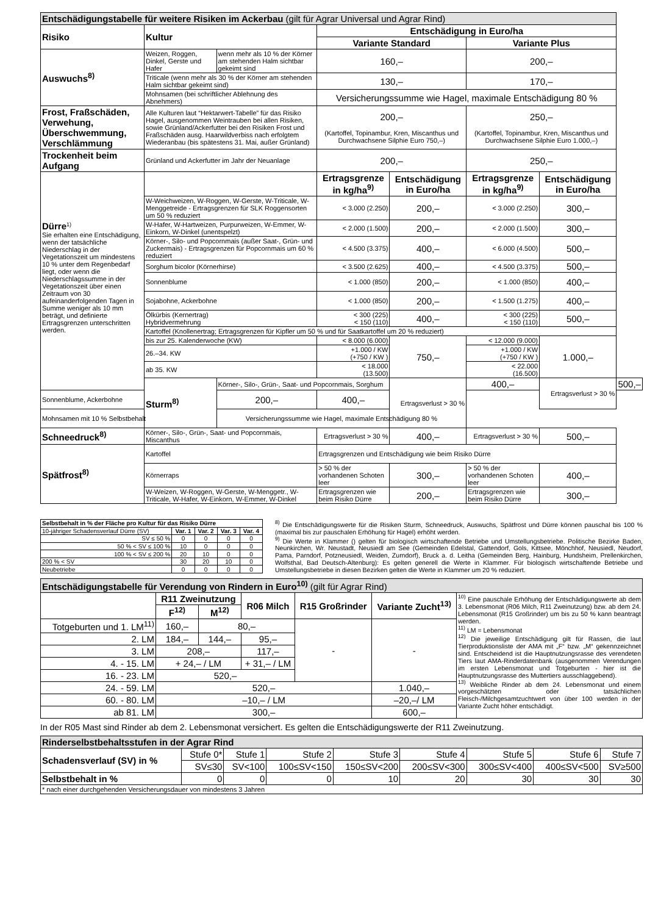| Entschädigungstabelle für weitere Risiken im Ackerbau (gilt für Agrar Universal und Agrar Rind) | | | | | | | |
| --- | --- | --- | --- | --- | --- | --- | --- |
| Risiko | Kultur | | Entschädigung in Euro/ha | | | | |
| | | | Variante Standard | | Variante Plus | | |
| Auswuchs<sup>8)</sup> | Weizen, Roggen, Dinkel, Gerste und Hafer | wenn mehr als 10 % der Körner am stehenden Halm sichtbar gekeimt sind | 160,– | | 200,– | | |
| | Triticale (wenn mehr als 30 % der Körner am stehenden Halm sichtbar gekeimt sind) | | 130,– | | 170,– | | |
| | Mohnsamen (bei schriftlicher Ablehnung des Abnehmers) | | Versicherungssumme wie Hagel, maximale Entschädigung 80 % | | | | |
| Frost, Fraßschäden, Verwehung, Überschwemmung, Verschlämmung | Alle Kulturen laut “Hektarwert-Tabelle” für das Risiko Hagel, ausgenommen Weintrauben bei allen Risiken, sowie Grünland/Ackerfutter bei den Risiken Frost und Fraßschäden ausg. Haarwildverbiss nach erfolgtem Wiederanbau (bis spätestens 31. Mai, außer Grünland) | | 200,– (Kartoffel, Topinambur, Kren, Miscanthus und Durchwachsene Silphie Euro 750,–) | | 250,– (Kartoffel, Topinambur, Kren, Miscanthus und Durchwachsene Silphie Euro 1.000,–) | | |
| Trockenheit beim Aufgang | Grünland und Ackerfutter im Jahr der Neuanlage | | 200,– | | 250,– | | |
| Dürre<sup>1)</sup> Sie erhalten eine Entschädigung, wenn der tatsächliche Niederschlag in der Vegetationszeit um mindestens 10 % unter dem Regenbedarf liegt, oder wenn die Niederschlagssumme in der Vegetationszeit über einen Zeitraum von 30 aufeinanderfolgenden Tagen in Summe weniger als 10 mm beträgt, und definierte Ertragsgrenzen unterschritten werden. | | | Ertragsgrenze in kg/ha<sup>9)</sup> | Entschädigung in Euro/ha | Ertragsgrenze in kg/ha<sup>9)</sup> | Entschädigung in Euro/ha | |
| | W-Weichweizen, W-Roggen, W-Gerste, W-Triticale, W-Menggetreide - Ertragsgrenzen für SLK Roggensorten um 50 % reduziert | | < 3.000 (2.250) | 200,– | < 3.000 (2.250) | 300,– | |
| | W-Hafer, W-Hartweizen, Purpurweizen, W-Emmer, W-Einkorn, W-Dinkel (unentspelzt) | | < 2.000 (1.500) | 200,– | < 2.000 (1.500) | 300,– | |
| | Körner-, Silo- und Popcornmais (außer Saat-, Grün- und Zuckermais) - Ertragsgrenzen für Popcornmais um 60 % reduziert | | < 4.500 (3.375) | 400,– | < 6.000 (4.500) | 500,– | |
| | Sorghum bicolor (Körnerhirse) | | < 3.500 (2.625) | 400,– | < 4.500 (3.375) | 500,– | |
| | Sonnenblume | | < 1.000 (850) | 200,– | < 1.000 (850) | 400,– | |
| | Sojabohne, Ackerbohne | | < 1.000 (850) | 200,– | < 1.500 (1.275) | 400,– | |
| | Ölkürbis (Kernertrag) Hybridvermehrung | | < 300 (225) < 150 (110) | 400,– | < 300 (225) < 150 (110) | 500,– | |
| | Kartoffel (Knollenertrag; Ertragsgrenzen für Kipfler um 50 % und für Saatkartoffel um 20 % reduziert) | | | | | | |
| | bis zur 25. Kalenderwoche (KW) | | < 8.000 (6.000) | 750,– | < 12.000 (9.000) | 1.000,– | |
| | 26.–34. KW | | +1.000 / KW (+750 / KW ) | | +1.000 / KW (+750 / KW ) | | |
| | ab 35. KW | | < 18.000 (13.500) | | < 22.000 (16.500) | | |
| | Sturm<sup>8)</sup> | Körner-, Silo-, Grün-, Saat- und Popcornmais, Sorghum | | Ertragsverlust > 30 % | 400,– | Ertragsverlust > 30 % | 500,– |
| Sonnenblume, Ackerbohne | | 200,– | 400,– | | | | |
| Mohnsamen mit 10 % Selbstbehalt | | Versicherungssumme wie Hagel, maximale Entschädigung 80 % | | | | | |
| Schneedruck<sup>8)</sup> | Körner-, Silo-, Grün-, Saat- und Popcornmais, Miscanthus | | Ertragsverlust > 30 % | 400,– | Ertragsverlust > 30 % | 500,– | |
| Spätfrost<sup>8)</sup> | Kartoffel | | Ertragsgrenzen und Entschädigung wie beim Risiko Dürre | | | | |
| | Körnerraps | | > 50 % der vorhandenen Schoten leer | 300,– | > 50 % der vorhandenen Schoten leer | 400,– | |
| | W-Weizen, W-Roggen, W-Gerste, W-Menggetr., W-Triticale, W-Hafer, W-Einkorn, W-Emmer, W-Dinkel | | Ertragsgrenzen wie beim Risiko Dürre | 200,– | Ertragsgrenzen wie beim Risiko Dürre | 300,– | |
| Selbstbehalt in % der Fläche pro Kultur für das Risiko Dürre | | | | |
| --- | --- | --- | --- | --- |
| 10-jähriger Schadensverlauf Dürre (SV) | Var. 1 | Var. 2 | Var. 3 | Var. 4 |
| SV ≤ 50 % | 0 | 0 | 0 | 0 |
| 50 % < SV ≤ 100 % | 10 | 0 | 0 | 0 |
| 100 % < SV ≤ 200 % | 20 | 10 | 0 | 0 |
| 200 % < SV | 30 | 20 | 10 | 0 |
| Neubetriebe | 0 | 0 | 0 | 0 |
<sup>8)</sup> Die Entschädigungswerte für die Risiken Sturm, Schneedruck, Auswuchs, Spätfrost und Dürre können pauschal bis 100 % (maximal bis zur pauschalen Erhöhung für Hagel) erhöht werden.
<sup>9)</sup> Die Werte in Klammer () gelten für biologisch wirtschaftende Betriebe und Umstellungsbetriebe. Politische Bezirke Baden, Neunkirchen, Wr. Neustadt, Neusiedl am See (Gemeinden Edelstal, Gattendorf, Gols, Kittsee, Mönchhof, Neusiedl, Neudorf, Pama, Parndorf, Potzneusiedl, Weiden, Zurndorf), Bruck a. d. Leitha (Gemeinden Berg, Hainburg, Hundsheim, Prellenkirchen, Wolfsthal, Bad Deutsch-Altenburg): Es gelten generell die Werte in Klammer. Für biologisch wirtschaftende Betriebe und Umstellungsbetriebe in diesen Bezirken gelten die Werte in Klammer um 20 % reduziert.
| Entschädigungstabelle für Verendung von Rindern in Euro<sup>10)</sup> (gilt für Agrar Rind) | | | | | | |
| --- | --- | --- | --- | --- | --- | --- |
| | R11 Zweinutzung | | R06 Milch | R15 Großrinder | Variante Zucht<sup>13)</sup> | <sup>10)</sup> Eine pauschale Erhöhung der Entschädigungswerte ab dem 3. Lebensmonat (R06 Milch, R11 Zweinutzung) bzw. ab dem 24. Lebensmonat (R15 Großrinder) um bis zu 50 % kann beantragt werden. <sup>11)</sup> LM = Lebensmonat <sup>12)</sup> Die jeweilige Entschädigung gilt für Rassen, die laut Tierproduktionsliste der AMA mit „F“ bzw. „M“ gekennzeichnet sind. Entscheidend ist die Hauptnutzungsrasse des verendeten Tiers laut AMA-Rinderdatenbank (ausgenommen Verendungen im ersten Lebensmonat und Totgeburten - hier ist die Hauptnutzungsrasse des Muttertiers ausschlaggebend). <sup>13)</sup> Weibliche Rinder ab dem 24. Lebensmonat und einem vorgeschätzten oder tatsächlichen Fleisch-/Milchgesamtzuchtwert von über 100 werden in der Variante Zucht höher entschädigt. |
| | F<sup>12)</sup> | M<sup>12)</sup> | | | | |
| Totgeburten und 1. LM<sup>11)</sup> | 160,– | 80,– | | - | - | |
| 2. LM | 184,– | 144,– | 95,– | | | |
| 3. LM | 208,– | | 117,– | | | |
| 4. - 15. LM | + 24,– / LM | | + 31,– / LM | | | |
| 16. - 23. LM | 520,– | | | | | |
| 24. - 59. LM | 520,– | | | | 1.040,– | |
| 60. - 80. LM | –10,– / LM | | | | –20,–/ LM | |
| ab 81. LM | 300,– | | | | 600,– | |
In der R05 Mast sind Rinder ab dem 2. Lebensmonat versichert. Es gelten die Entschädigungswerte der R11 Zweinutzung.
| Rinderselbstbehaltsstufen in der Agrar Rind | | | | | | | | |
| --- | --- | --- | --- | --- | --- | --- | --- | --- |
| Schadensverlauf (SV) in % | Stufe 0* | Stufe 1 | Stufe 2 | Stufe 3 | Stufe 4 | Stufe 5 | Stufe 6 | Stufe 7 |
| | SV≤30 | SV<100 | 100≤SV<150 | 150≤SV<200 | 200≤SV<300 | 300≤SV<400 | 400≤SV<500 | SV≥500 |
| Selbstbehalt in % | 0 | 0 | 0 | 10 | 20 | 30 | 30 | 30 |
| * nach einer durchgehenden Versicherungsdauer von mindestens 3 Jahren | | | | | | | | |